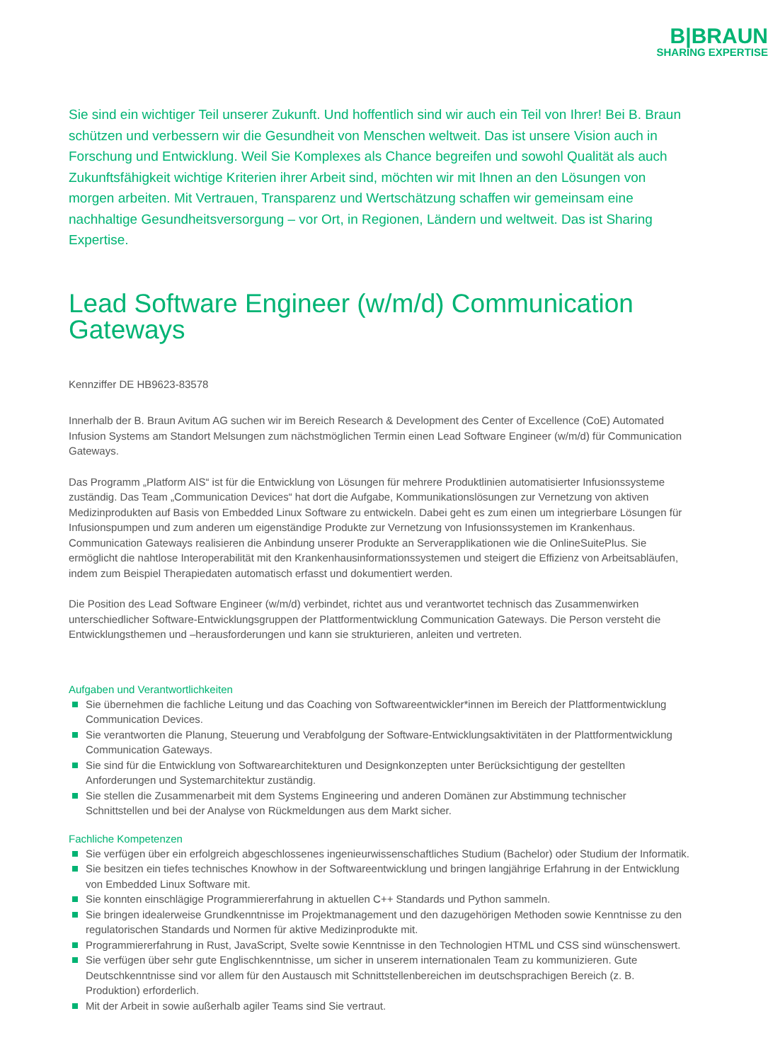B|BRAUN
SHARING EXPERTISE
Sie sind ein wichtiger Teil unserer Zukunft. Und hoffentlich sind wir auch ein Teil von Ihrer! Bei B. Braun schützen und verbessern wir die Gesundheit von Menschen weltweit. Das ist unsere Vision auch in Forschung und Entwicklung. Weil Sie Komplexes als Chance begreifen und sowohl Qualität als auch Zukunftsfähigkeit wichtige Kriterien ihrer Arbeit sind, möchten wir mit Ihnen an den Lösungen von morgen arbeiten. Mit Vertrauen, Transparenz und Wertschätzung schaffen wir gemeinsam eine nachhaltige Gesundheitsversorgung – vor Ort, in Regionen, Ländern und weltweit. Das ist Sharing Expertise.
Lead Software Engineer (w/m/d) Communication Gateways
Kennziffer DE HB9623-83578
Innerhalb der B. Braun Avitum AG suchen wir im Bereich Research & Development des Center of Excellence (CoE) Automated Infusion Systems am Standort Melsungen zum nächstmöglichen Termin einen Lead Software Engineer (w/m/d) für Communication Gateways.
Das Programm „Platform AIS“ ist für die Entwicklung von Lösungen für mehrere Produktlinien automatisierter Infusionssysteme zuständig. Das Team „Communication Devices“ hat dort die Aufgabe, Kommunikationslösungen zur Vernetzung von aktiven Medizinprodukten auf Basis von Embedded Linux Software zu entwickeln. Dabei geht es zum einen um integrierbare Lösungen für Infusionspumpen und zum anderen um eigenständige Produkte zur Vernetzung von Infusionssystemen im Krankenhaus. Communication Gateways realisieren die Anbindung unserer Produkte an Serverapplikationen wie die OnlineSuitePlus. Sie ermöglicht die nahtlose Interoperabilität mit den Krankenhausinformationssystemen und steigert die Effizienz von Arbeitsabläufen, indem zum Beispiel Therapiedaten automatisch erfasst und dokumentiert werden.
Die Position des Lead Software Engineer (w/m/d) verbindet, richtet aus und verantwortet technisch das Zusammenwirken unterschiedlicher Software-Entwicklungsgruppen der Plattformentwicklung Communication Gateways. Die Person versteht die Entwicklungsthemen und –herausforderungen und kann sie strukturieren, anleiten und vertreten.
Aufgaben und Verantwortlichkeiten
Sie übernehmen die fachliche Leitung und das Coaching von Softwareentwickler*innen im Bereich der Plattformentwicklung Communication Devices.
Sie verantworten die Planung, Steuerung und Verabfolgung der Software-Entwicklungsaktivitäten in der Plattformentwicklung Communication Gateways.
Sie sind für die Entwicklung von Softwarearchitekturen und Designkonzepten unter Berücksichtigung der gestellten Anforderungen und Systemarchitektur zuständig.
Sie stellen die Zusammenarbeit mit dem Systems Engineering und anderen Domänen zur Abstimmung technischer Schnittstellen und bei der Analyse von Rückmeldungen aus dem Markt sicher.
Fachliche Kompetenzen
Sie verfügen über ein erfolgreich abgeschlossenes ingenieurwissenschaftliches Studium (Bachelor) oder Studium der Informatik.
Sie besitzen ein tiefes technisches Knowhow in der Softwareentwicklung und bringen langjährige Erfahrung in der Entwicklung von Embedded Linux Software mit.
Sie konnten einschlägige Programmiererfahrung in aktuellen C++ Standards und Python sammeln.
Sie bringen idealerweise Grundkenntnisse im Projektmanagement und den dazugehörigen Methoden sowie Kenntnisse zu den regulatorischen Standards und Normen für aktive Medizinprodukte mit.
Programmiererfahrung in Rust, JavaScript, Svelte sowie Kenntnisse in den Technologien HTML und CSS sind wünschenswert.
Sie verfügen über sehr gute Englischkenntnisse, um sicher in unserem internationalen Team zu kommunizieren. Gute Deutschkenntnisse sind vor allem für den Austausch mit Schnittstellenbereichen im deutschsprachigen Bereich (z. B. Produktion) erforderlich.
Mit der Arbeit in sowie außerhalb agiler Teams sind Sie vertraut.